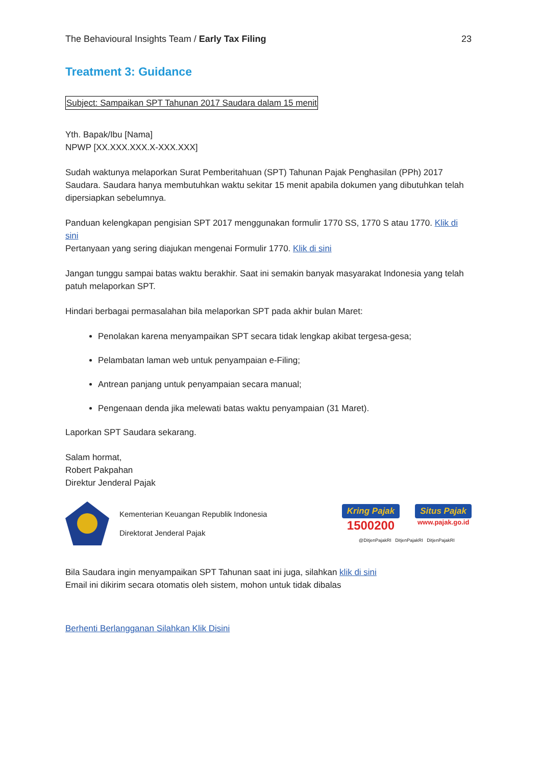The Behavioural Insights Team / Early Tax Filing 23
Treatment 3: Guidance
Subject: Sampaikan SPT Tahunan 2017 Saudara dalam 15 menit
Yth. Bapak/Ibu [Nama]
NPWP [XX.XXX.XXX.X-XXX.XXX]
Sudah waktunya melaporkan Surat Pemberitahuan (SPT) Tahunan Pajak Penghasilan (PPh) 2017 Saudara. Saudara hanya membutuhkan waktu sekitar 15 menit apabila dokumen yang dibutuhkan telah dipersiapkan sebelumnya.
Panduan kelengkapan pengisian SPT 2017 menggunakan formulir 1770 SS, 1770 S atau 1770. Klik di sini
Pertanyaan yang sering diajukan mengenai Formulir 1770. Klik di sini
Jangan tunggu sampai batas waktu berakhir. Saat ini semakin banyak masyarakat Indonesia yang telah patuh melaporkan SPT.
Hindari berbagai permasalahan bila melaporkan SPT pada akhir bulan Maret:
Penolakan karena menyampaikan SPT secara tidak lengkap akibat tergesa-gesa;
Pelambatan laman web untuk penyampaian e-Filing;
Antrean panjang untuk penyampaian secara manual;
Pengenaan denda jika melewati batas waktu penyampaian (31 Maret).
Laporkan SPT Saudara sekarang.
Salam hormat,
Robert Pakpahan
Direktur Jenderal Pajak
Kementerian Keuangan Republik Indonesia
Direktorat Jenderal Pajak
Kring Pajak
1500200
Situs Pajak
www.pajak.go.id
@DitjenPajakRI DitjenPajakRI DitjenPajakRI
Bila Saudara ingin menyampaikan SPT Tahunan saat ini juga, silahkan klik di sini
Email ini dikirim secara otomatis oleh sistem, mohon untuk tidak dibalas
Berhenti Berlangganan Silahkan Klik Disini